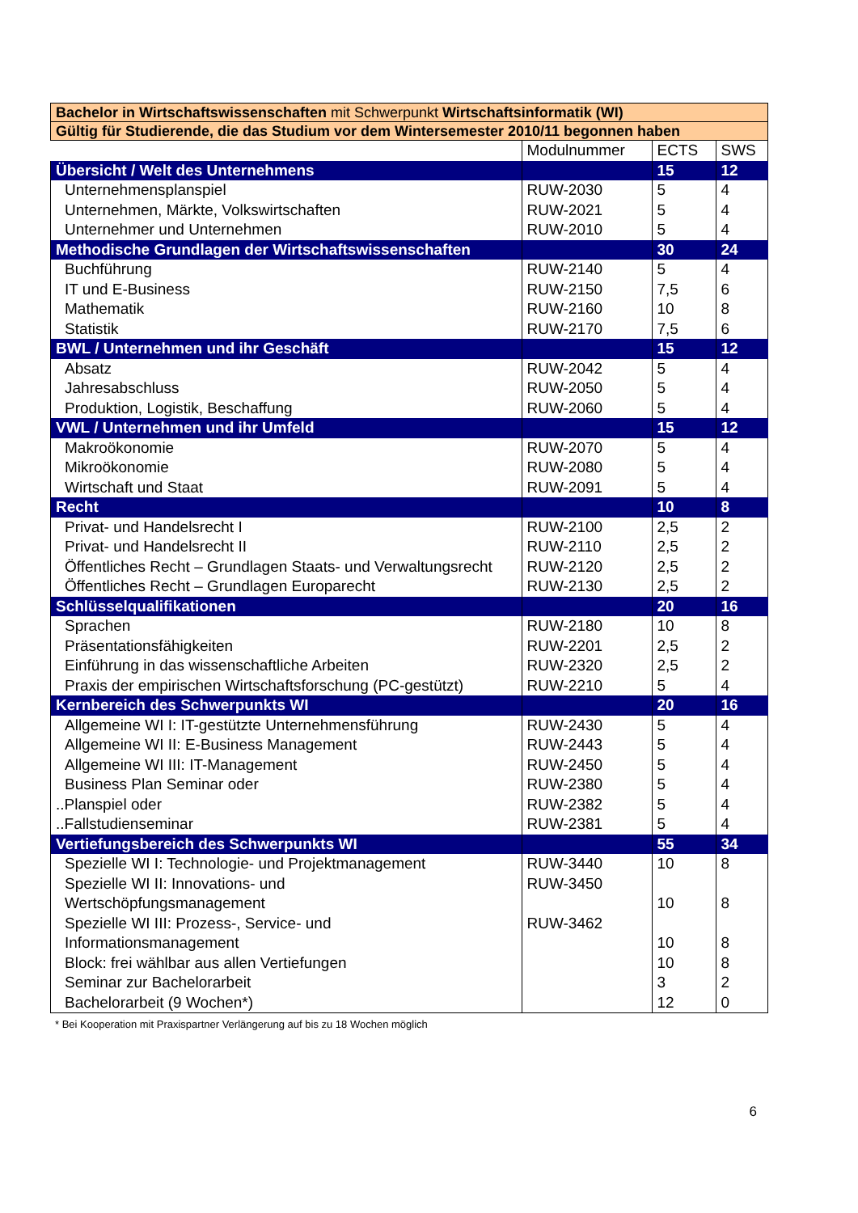| Bachelor in Wirtschaftswissenschaften mit Schwerpunkt Wirtschaftsinformatik (WI) | | | |
| Gültig für Studierende, die das Studium vor dem Wintersemester 2010/11 begonnen haben | | | |
| | Modulnummer | ECTS | SWS |
| Übersicht / Welt des Unternehmens | | 15 | 12 |
| Unternehmensplanspiel | RUW-2030 | 5 | 4 |
| Unternehmen, Märkte, Volkswirtschaften | RUW-2021 | 5 | 4 |
| Unternehmer und Unternehmen | RUW-2010 | 5 | 4 |
| Methodische Grundlagen der Wirtschaftswissenschaften | | 30 | 24 |
| Buchführung | RUW-2140 | 5 | 4 |
| IT und E-Business | RUW-2150 | 7,5 | 6 |
| Mathematik | RUW-2160 | 10 | 8 |
| Statistik | RUW-2170 | 7,5 | 6 |
| BWL / Unternehmen und ihr Geschäft | | 15 | 12 |
| Absatz | RUW-2042 | 5 | 4 |
| Jahresabschluss | RUW-2050 | 5 | 4 |
| Produktion, Logistik, Beschaffung | RUW-2060 | 5 | 4 |
| VWL / Unternehmen und ihr Umfeld | | 15 | 12 |
| Makroökonomie | RUW-2070 | 5 | 4 |
| Mikroökonomie | RUW-2080 | 5 | 4 |
| Wirtschaft und Staat | RUW-2091 | 5 | 4 |
| Recht | | 10 | 8 |
| Privat- und Handelsrecht I | RUW-2100 | 2,5 | 2 |
| Privat- und Handelsrecht II | RUW-2110 | 2,5 | 2 |
| Öffentliches Recht – Grundlagen Staats- und Verwaltungsrecht | RUW-2120 | 2,5 | 2 |
| Öffentliches Recht – Grundlagen Europarecht | RUW-2130 | 2,5 | 2 |
| Schlüsselqualifikationen | | 20 | 16 |
| Sprachen | RUW-2180 | 10 | 8 |
| Präsentationsfähigkeiten | RUW-2201 | 2,5 | 2 |
| Einführung in das wissenschaftliche Arbeiten | RUW-2320 | 2,5 | 2 |
| Praxis der empirischen Wirtschaftsforschung (PC-gestützt) | RUW-2210 | 5 | 4 |
| Kernbereich des Schwerpunkts WI | | 20 | 16 |
| Allgemeine WI I: IT-gestützte Unternehmensführung | RUW-2430 | 5 | 4 |
| Allgemeine WI II: E-Business Management | RUW-2443 | 5 | 4 |
| Allgemeine WI III: IT-Management | RUW-2450 | 5 | 4 |
| Business Plan Seminar oder | RUW-2380 | 5 | 4 |
| ..Planspiel oder | RUW-2382 | 5 | 4 |
| ..Fallstudienseminar | RUW-2381 | 5 | 4 |
| Vertiefungsbereich des Schwerpunkts WI | | 55 | 34 |
| Spezielle WI I: Technologie- und Projektmanagement | RUW-3440 | 10 | 8 |
| Spezielle WI II: Innovations- und Wertschöpfungsmanagement | RUW-3450 | 10 | 8 |
| Spezielle WI III: Prozess-, Service- und Informationsmanagement | RUW-3462 | 10 | 8 |
| Block: frei wählbar aus allen Vertiefungen | | 10 | 8 |
| Seminar zur Bachelorarbeit | | 3 | 2 |
| Bachelorarbeit (9 Wochen*) | | 12 | 0 |
* Bei Kooperation mit Praxispartner Verlängerung auf bis zu 18 Wochen möglich
6